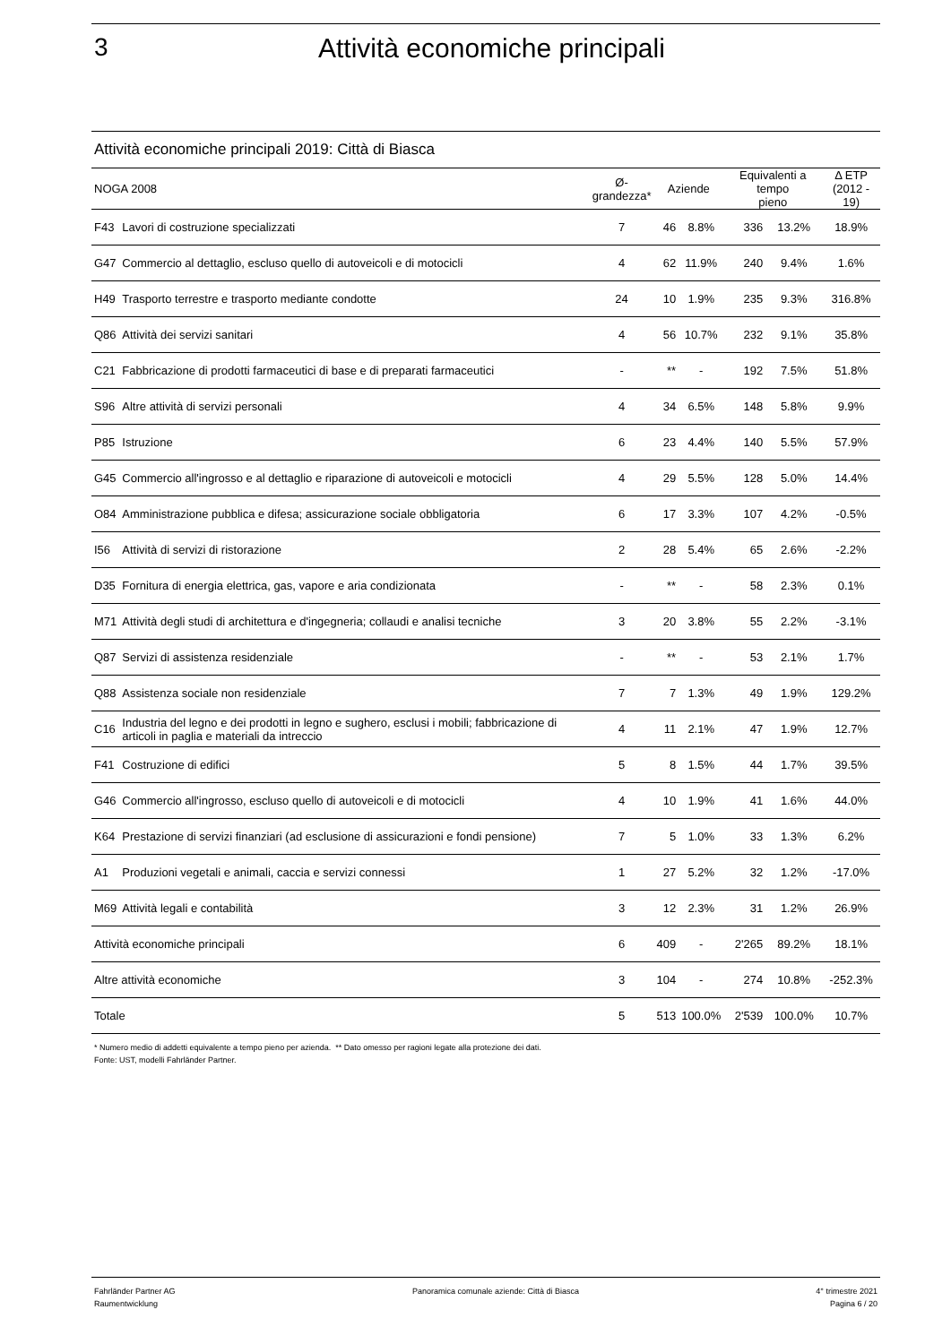3 Attività economiche principali
Attività economiche principali 2019: Città di Biasca
| NOGA 2008 | | Ø- grandezza* | Aziende | | Equivalenti a tempo pieno | | Δ ETP (2012 - 19) |
| --- | --- | --- | --- | --- | --- | --- | --- |
| F43 | Lavori di costruzione specializzati | 7 | 46 | 8.8% | 336 | 13.2% | 18.9% |
| G47 | Commercio al dettaglio, escluso quello di autoveicoli e di motocicli | 4 | 62 | 11.9% | 240 | 9.4% | 1.6% |
| H49 | Trasporto terrestre e trasporto mediante condotte | 24 | 10 | 1.9% | 235 | 9.3% | 316.8% |
| Q86 | Attività dei servizi sanitari | 4 | 56 | 10.7% | 232 | 9.1% | 35.8% |
| C21 | Fabbricazione di prodotti farmaceutici di base e di preparati farmaceutici | - | ** | - | 192 | 7.5% | 51.8% |
| S96 | Altre attività di servizi personali | 4 | 34 | 6.5% | 148 | 5.8% | 9.9% |
| P85 | Istruzione | 6 | 23 | 4.4% | 140 | 5.5% | 57.9% |
| G45 | Commercio all'ingrosso e al dettaglio e riparazione di autoveicoli e motocicli | 4 | 29 | 5.5% | 128 | 5.0% | 14.4% |
| O84 | Amministrazione pubblica e difesa; assicurazione sociale obbligatoria | 6 | 17 | 3.3% | 107 | 4.2% | -0.5% |
| I56 | Attività di servizi di ristorazione | 2 | 28 | 5.4% | 65 | 2.6% | -2.2% |
| D35 | Fornitura di energia elettrica, gas, vapore e aria condizionata | - | ** | - | 58 | 2.3% | 0.1% |
| M71 | Attività degli studi di architettura e d'ingegneria; collaudi e analisi tecniche | 3 | 20 | 3.8% | 55 | 2.2% | -3.1% |
| Q87 | Servizi di assistenza residenziale | - | ** | - | 53 | 2.1% | 1.7% |
| Q88 | Assistenza sociale non residenziale | 7 | 7 | 1.3% | 49 | 1.9% | 129.2% |
| C16 | Industria del legno e dei prodotti in legno e sughero, esclusi i mobili; fabbricazione di articoli in paglia e materiali da intreccio | 4 | 11 | 2.1% | 47 | 1.9% | 12.7% |
| F41 | Costruzione di edifici | 5 | 8 | 1.5% | 44 | 1.7% | 39.5% |
| G46 | Commercio all'ingrosso, escluso quello di autoveicoli e di motocicli | 4 | 10 | 1.9% | 41 | 1.6% | 44.0% |
| K64 | Prestazione di servizi finanziari (ad esclusione di assicurazioni e fondi pensione) | 7 | 5 | 1.0% | 33 | 1.3% | 6.2% |
| A1 | Produzioni vegetali e animali, caccia e servizi connessi | 1 | 27 | 5.2% | 32 | 1.2% | -17.0% |
| M69 | Attività legali e contabilità | 3 | 12 | 2.3% | 31 | 1.2% | 26.9% |
| Attività economiche principali | | 6 | 409 | - | 2'265 | 89.2% | 18.1% |
| Altre attività economiche | | 3 | 104 | - | 274 | 10.8% | -252.3% |
| Totale | | 5 | 513 | 100.0% | 2'539 | 100.0% | 10.7% |
* Numero medio di addetti equivalente a tempo pieno per azienda. ** Dato omesso per ragioni legate alla protezione dei dati.
Fonte: UST, modelli Fahrländer Partner.
Fahrländer Partner AG
Raumentwicklung
Panoramica comunale aziende: Città di Biasca
4° trimestre 2021
Pagina 6 / 20